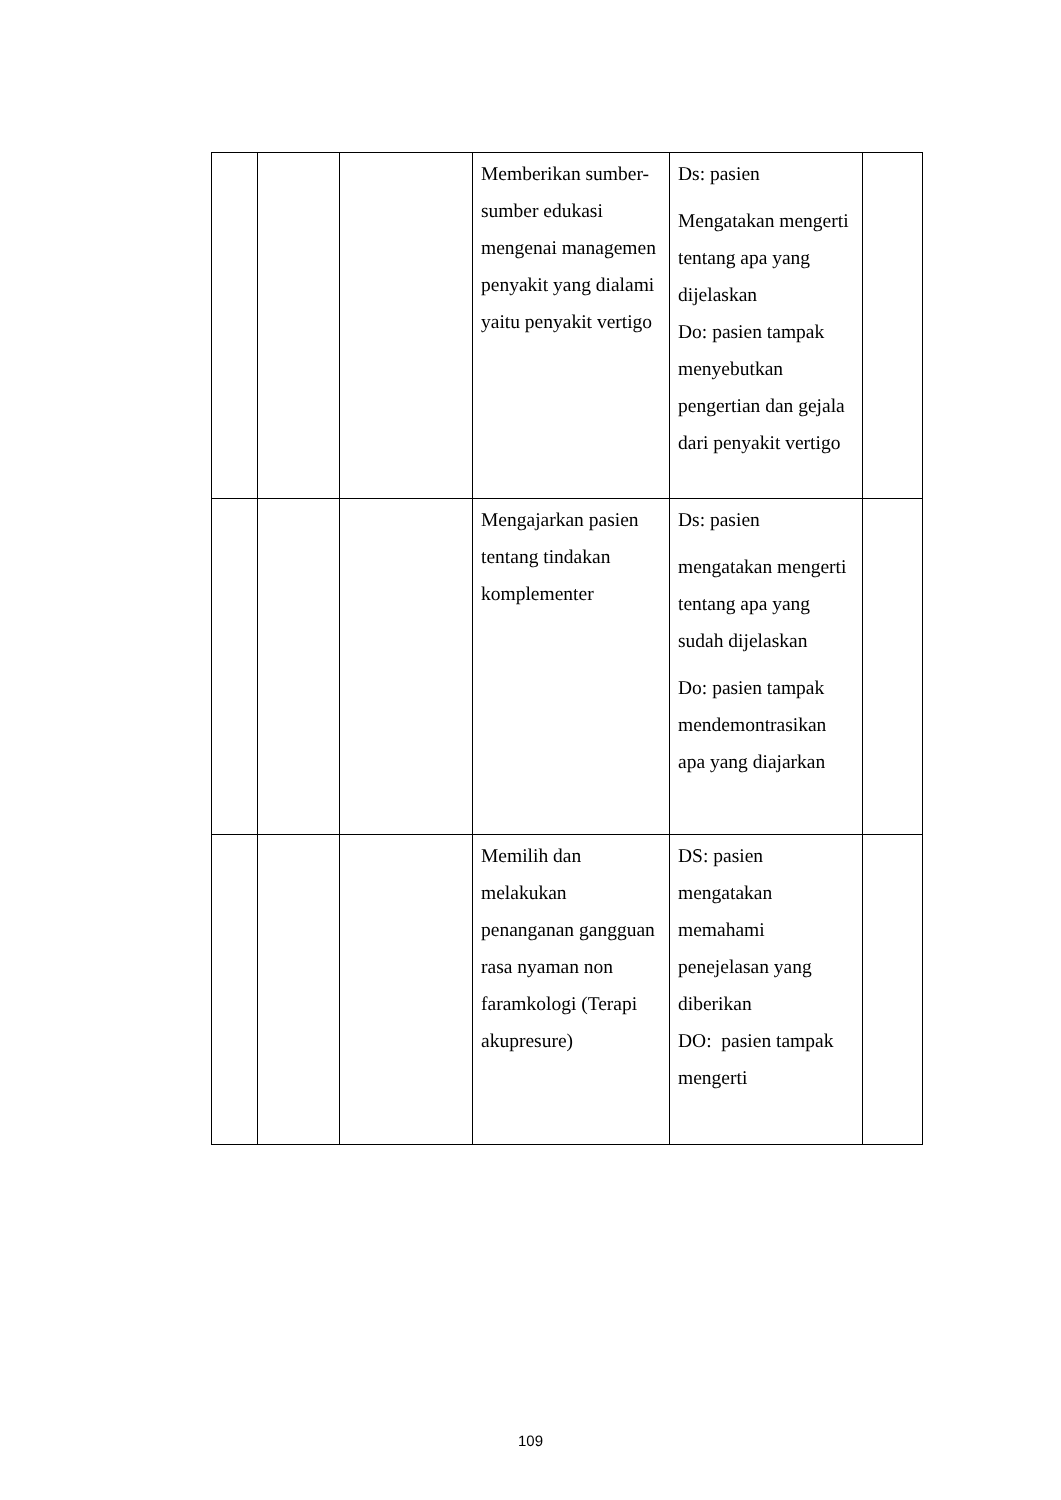| | | | Memberikan sumber-sumber edukasi mengenai managemen penyakit yang dialami yaitu penyakit vertigo | Ds: pasien Mengatakan mengerti tentang apa yang dijelaskan Do: pasien tampak menyebutkan pengertian dan gejala dari penyakit vertigo | |
| | | | Mengajarkan pasien tentang tindakan komplementer | Ds: pasien mengatakan mengerti tentang apa yang sudah dijelaskan Do: pasien tampak mendemontrasikan apa yang diajarkan | |
| | | | Memilih dan melakukan penanganan gangguan rasa nyaman non faramkologi (Terapi akupresure) | DS: pasien mengatakan memahami penejelasan yang diberikan DO: pasien tampak mengerti | |
109